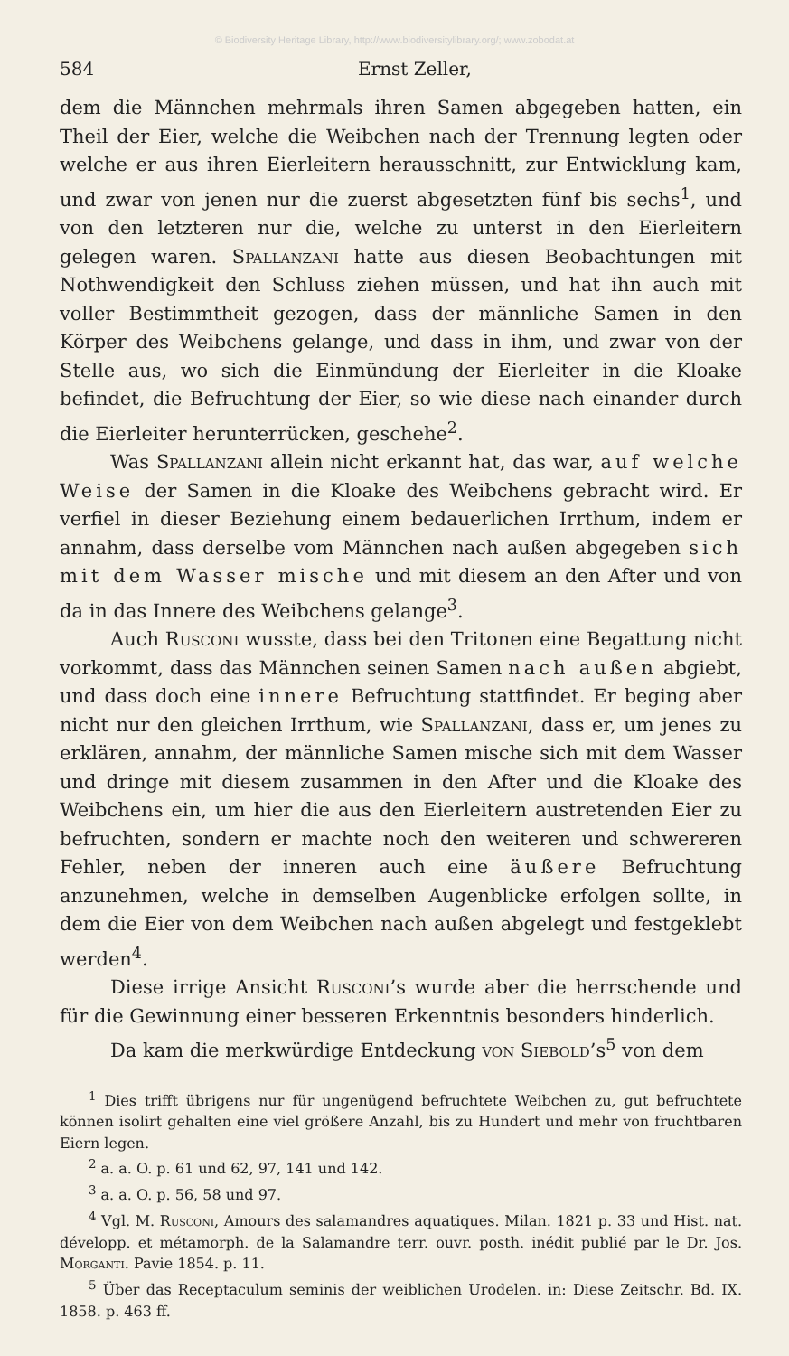© Biodiversity Heritage Library, http://www.biodiversitylibrary.org/; www.zobodat.at
584 Ernst Zeller,
dem die Männchen mehrmals ihren Samen abgegeben hatten, ein Theil der Eier, welche die Weibchen nach der Trennung legten oder welche er aus ihren Eierleitern herausschnitt, zur Entwicklung kam, und zwar von jenen nur die zuerst abgesetzten fünf bis sechs<sup>1</sup>, und von den letzteren nur die, welche zu unterst in den Eierleitern gelegen waren. Spallanzani hatte aus diesen Beobachtungen mit Nothwendigkeit den Schluss ziehen müssen, und hat ihn auch mit voller Bestimmtheit gezogen, dass der männliche Samen in den Körper des Weibchens gelange, und dass in ihm, und zwar von der Stelle aus, wo sich die Einmündung der Eierleiter in die Kloake befindet, die Befruchtung der Eier, so wie diese nach einander durch die Eierleiter herunterrücken, geschehe<sup>2</sup>.
Was Spallanzani allein nicht erkannt hat, das war, auf welche Weise der Samen in die Kloake des Weibchens gebracht wird. Er verfiel in dieser Beziehung einem bedauerlichen Irrthum, indem er annahm, dass derselbe vom Männchen nach außen abgegeben sich mit dem Wasser mische und mit diesem an den After und von da in das Innere des Weibchens gelange<sup>3</sup>.
Auch Rusconi wusste, dass bei den Tritonen eine Begattung nicht vorkommt, dass das Männchen seinen Samen nach außen abgiebt, und dass doch eine innere Befruchtung stattfindet. Er beging aber nicht nur den gleichen Irrthum, wie Spallanzani, dass er, um jenes zu erklären, annahm, der männliche Samen mische sich mit dem Wasser und dringe mit diesem zusammen in den After und die Kloake des Weibchens ein, um hier die aus den Eierleitern austretenden Eier zu befruchten, sondern er machte noch den weiteren und schwereren Fehler, neben der inneren auch eine äußere Befruchtung anzunehmen, welche in demselben Augenblicke erfolgen sollte, in dem die Eier von dem Weibchen nach außen abgelegt und festgeklebt werden<sup>4</sup>.
Diese irrige Ansicht Rusconi’s wurde aber die herrschende und für die Gewinnung einer besseren Erkenntnis besonders hinderlich.
Da kam die merkwürdige Entdeckung von Siebold’s<sup>5</sup> von dem
<sup>1</sup> Dies trifft übrigens nur für ungenügend befruchtete Weibchen zu, gut befruchtete können isolirt gehalten eine viel größere Anzahl, bis zu Hundert und mehr von fruchtbaren Eiern legen.
<sup>2</sup> a. a. O. p. 61 und 62, 97, 141 und 142.
<sup>3</sup> a. a. O. p. 56, 58 und 97.
<sup>4</sup> Vgl. M. Rusconi, Amours des salamandres aquatiques. Milan. 1821 p. 33 und Hist. nat. développ. et métamorph. de la Salamandre terr. ouvr. posth. inédit publié par le Dr. Jos. Morganti. Pavie 1854. p. 11.
<sup>5</sup> Über das Receptaculum seminis der weiblichen Urodelen. in: Diese Zeitschr. Bd. IX. 1858. p. 463 ff.